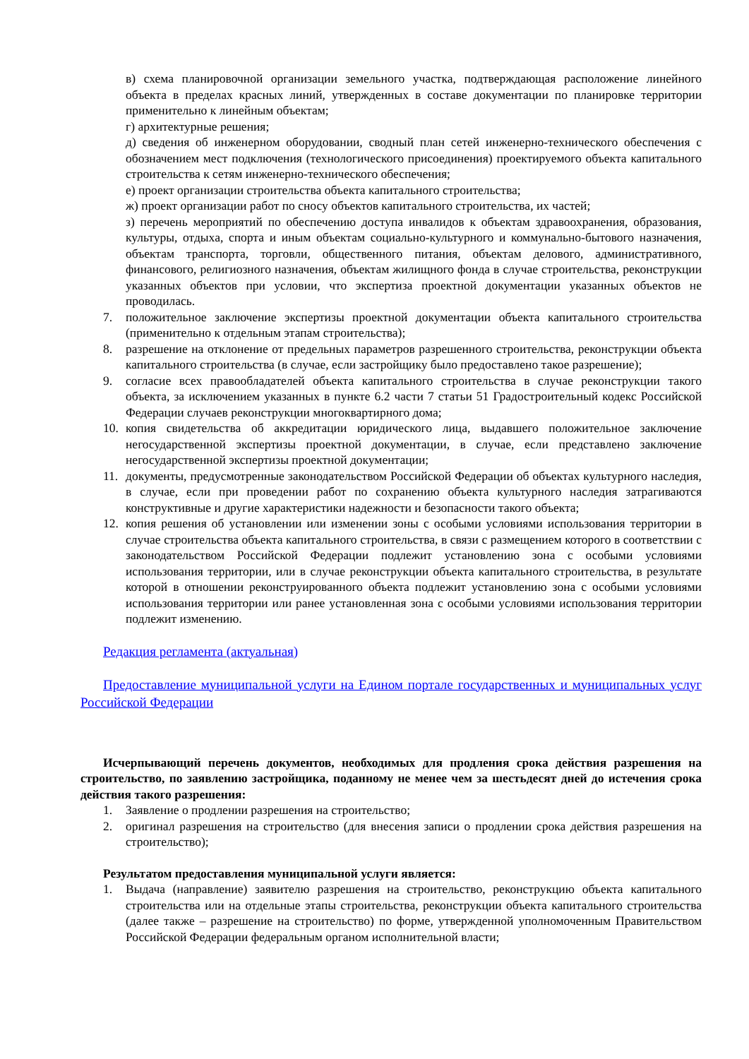в) схема планировочной организации земельного участка, подтверждающая расположение линейного объекта в пределах красных линий, утвержденных в составе документации по планировке территории применительно к линейным объектам;
г) архитектурные решения;
д) сведения об инженерном оборудовании, сводный план сетей инженерно-технического обеспечения с обозначением мест подключения (технологического присоединения) проектируемого объекта капитального строительства к сетям инженерно-технического обеспечения;
е) проект организации строительства объекта капитального строительства;
ж) проект организации работ по сносу объектов капитального строительства, их частей;
з) перечень мероприятий по обеспечению доступа инвалидов к объектам здравоохранения, образования, культуры, отдыха, спорта и иным объектам социально-культурного и коммунально-бытового назначения, объектам транспорта, торговли, общественного питания, объектам делового, административного, финансового, религиозного назначения, объектам жилищного фонда в случае строительства, реконструкции указанных объектов при условии, что экспертиза проектной документации указанных объектов не проводилась.
7. положительное заключение экспертизы проектной документации объекта капитального строительства (применительно к отдельным этапам строительства);
8. разрешение на отклонение от предельных параметров разрешенного строительства, реконструкции объекта капитального строительства (в случае, если застройщику было предоставлено такое разрешение);
9. согласие всех правообладателей объекта капитального строительства в случае реконструкции такого объекта, за исключением указанных в пункте 6.2 части 7 статьи 51 Градостроительный кодекс Российской Федерации случаев реконструкции многоквартирного дома;
10. копия свидетельства об аккредитации юридического лица, выдавшего положительное заключение негосударственной экспертизы проектной документации, в случае, если представлено заключение негосударственной экспертизы проектной документации;
11. документы, предусмотренные законодательством Российской Федерации об объектах культурного наследия, в случае, если при проведении работ по сохранению объекта культурного наследия затрагиваются конструктивные и другие характеристики надежности и безопасности такого объекта;
12. копия решения об установлении или изменении зоны с особыми условиями использования территории в случае строительства объекта капитального строительства, в связи с размещением которого в соответствии с законодательством Российской Федерации подлежит установлению зона с особыми условиями использования территории, или в случае реконструкции объекта капитального строительства, в результате которой в отношении реконструированного объекта подлежит установлению зона с особыми условиями использования территории или ранее установленная зона с особыми условиями использования территории подлежит изменению.
Редакция регламента (актуальная)
Предоставление муниципальной услуги на Едином портале государственных и муниципальных услуг Российской Федерации
Исчерпывающий перечень документов, необходимых для продления срока действия разрешения на строительство, по заявлению застройщика, поданному не менее чем за шестьдесят дней до истечения срока действия такого разрешения:
1. Заявление о продлении разрешения на строительство;
2. оригинал разрешения на строительство (для внесения записи о продлении срока действия разрешения на строительство);
Результатом предоставления муниципальной услуги является:
1. Выдача (направление) заявителю разрешения на строительство, реконструкцию объекта капитального строительства или на отдельные этапы строительства, реконструкции объекта капитального строительства (далее также – разрешение на строительство) по форме, утвержденной уполномоченным Правительством Российской Федерации федеральным органом исполнительной власти;